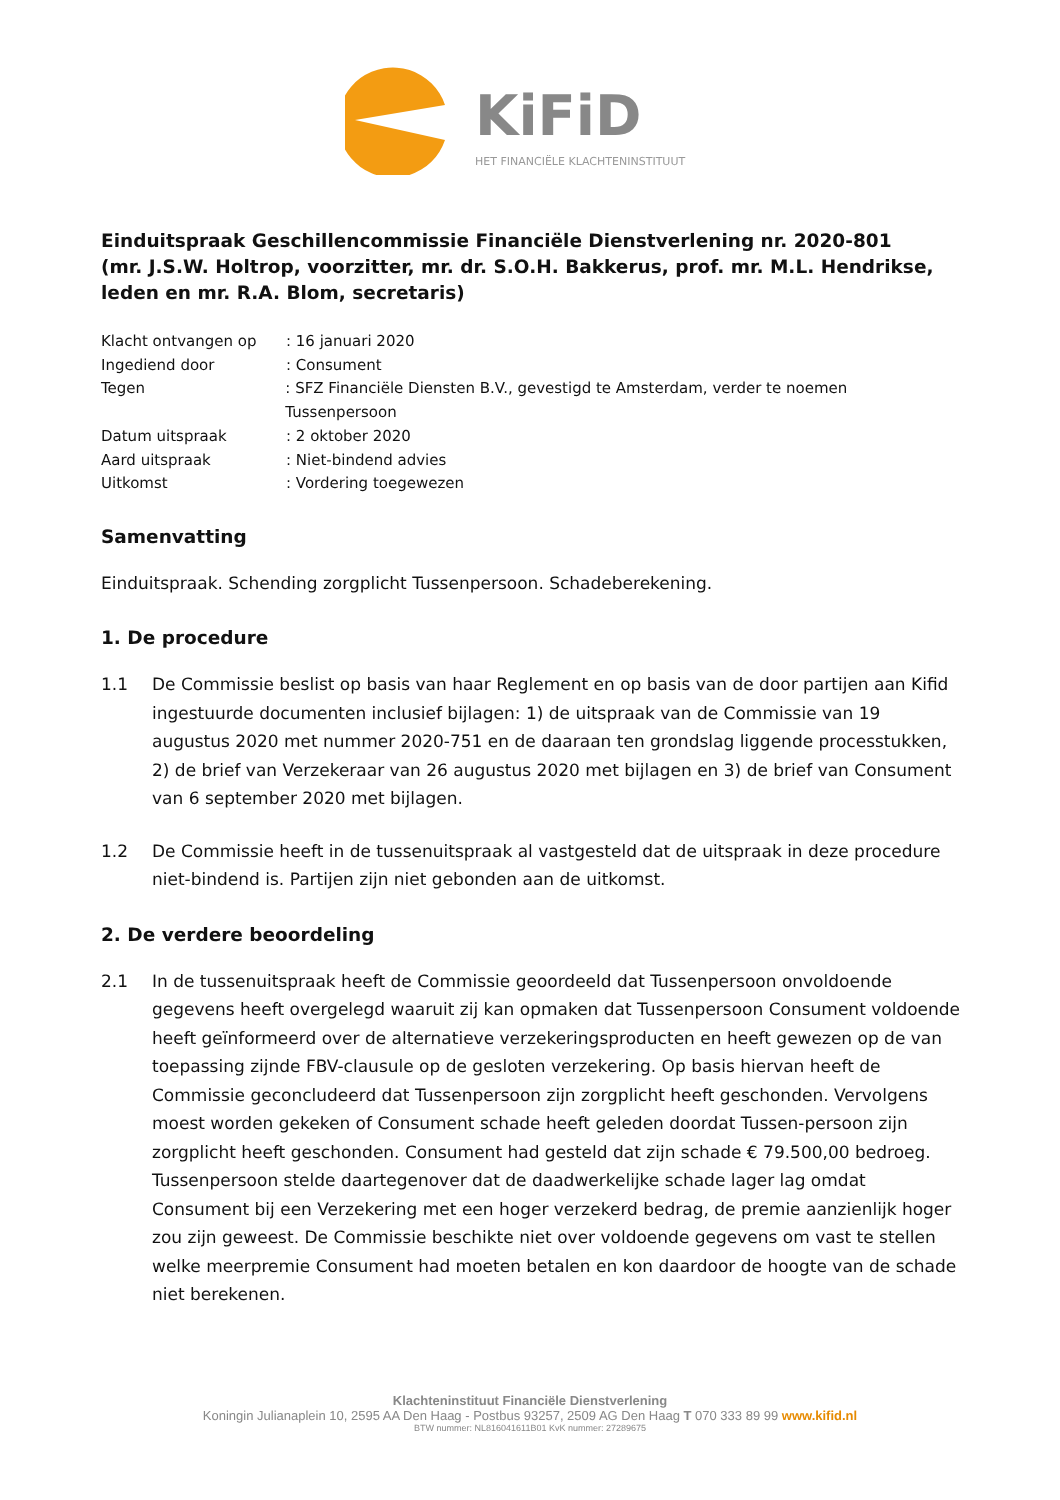KiFiD
HET FINANCIËLE KLACHTENINSTITUUT
Einduitspraak Geschillencommissie Financiële Dienstverlening nr. 2020-801
(mr. J.S.W. Holtrop, voorzitter, mr. dr. S.O.H. Bakkerus, prof. mr. M.L. Hendrikse, leden en mr. R.A. Blom, secretaris)
Klacht ontvangen op: 16 januari 2020
Ingediend door: Consument
Tegen: SFZ Financiële Diensten B.V., gevestigd te Amsterdam, verder te noemen Tussenpersoon
Datum uitspraak: 2 oktober 2020
Aard uitspraak: Niet-bindend advies
Uitkomst: Vordering toegewezen
Samenvatting
Einduitspraak. Schending zorgplicht Tussenpersoon. Schadeberekening.
1. De procedure
1.1 De Commissie beslist op basis van haar Reglement en op basis van de door partijen aan Kifid ingestuurde documenten inclusief bijlagen: 1) de uitspraak van de Commissie van 19 augustus 2020 met nummer 2020-751 en de daaraan ten grondslag liggende processtukken, 2) de brief van Verzekeraar van 26 augustus 2020 met bijlagen en 3) de brief van Consument van 6 september 2020 met bijlagen.
1.2 De Commissie heeft in de tussenuitspraak al vastgesteld dat de uitspraak in deze procedure niet-bindend is. Partijen zijn niet gebonden aan de uitkomst.
2. De verdere beoordeling
2.1 In de tussenuitspraak heeft de Commissie geoordeeld dat Tussenpersoon onvoldoende gegevens heeft overgelegd waaruit zij kan opmaken dat Tussenpersoon Consument voldoende heeft geïnformeerd over de alternatieve verzekeringsproducten en heeft gewezen op de van toepassing zijnde FBV-clausule op de gesloten verzekering. Op basis hiervan heeft de Commissie geconcludeerd dat Tussenpersoon zijn zorgplicht heeft geschonden. Vervolgens moest worden gekeken of Consument schade heeft geleden doordat Tussen-persoon zijn zorgplicht heeft geschonden. Consument had gesteld dat zijn schade € 79.500,00 bedroeg. Tussenpersoon stelde daartegenover dat de daadwerkelijke schade lager lag omdat Consument bij een Verzekering met een hoger verzekerd bedrag, de premie aanzienlijk hoger zou zijn geweest. De Commissie beschikte niet over voldoende gegevens om vast te stellen welke meerpremie Consument had moeten betalen en kon daardoor de hoogte van de schade niet berekenen.
Klachteninstituut Financiële Dienstverlening
Koningin Julianaplein 10, 2595 AA Den Haag - Postbus 93257, 2509 AG Den Haag T 070 333 89 99 www.kifid.nl
BTW nummer: NL816041611B01 KvK nummer: 27289675